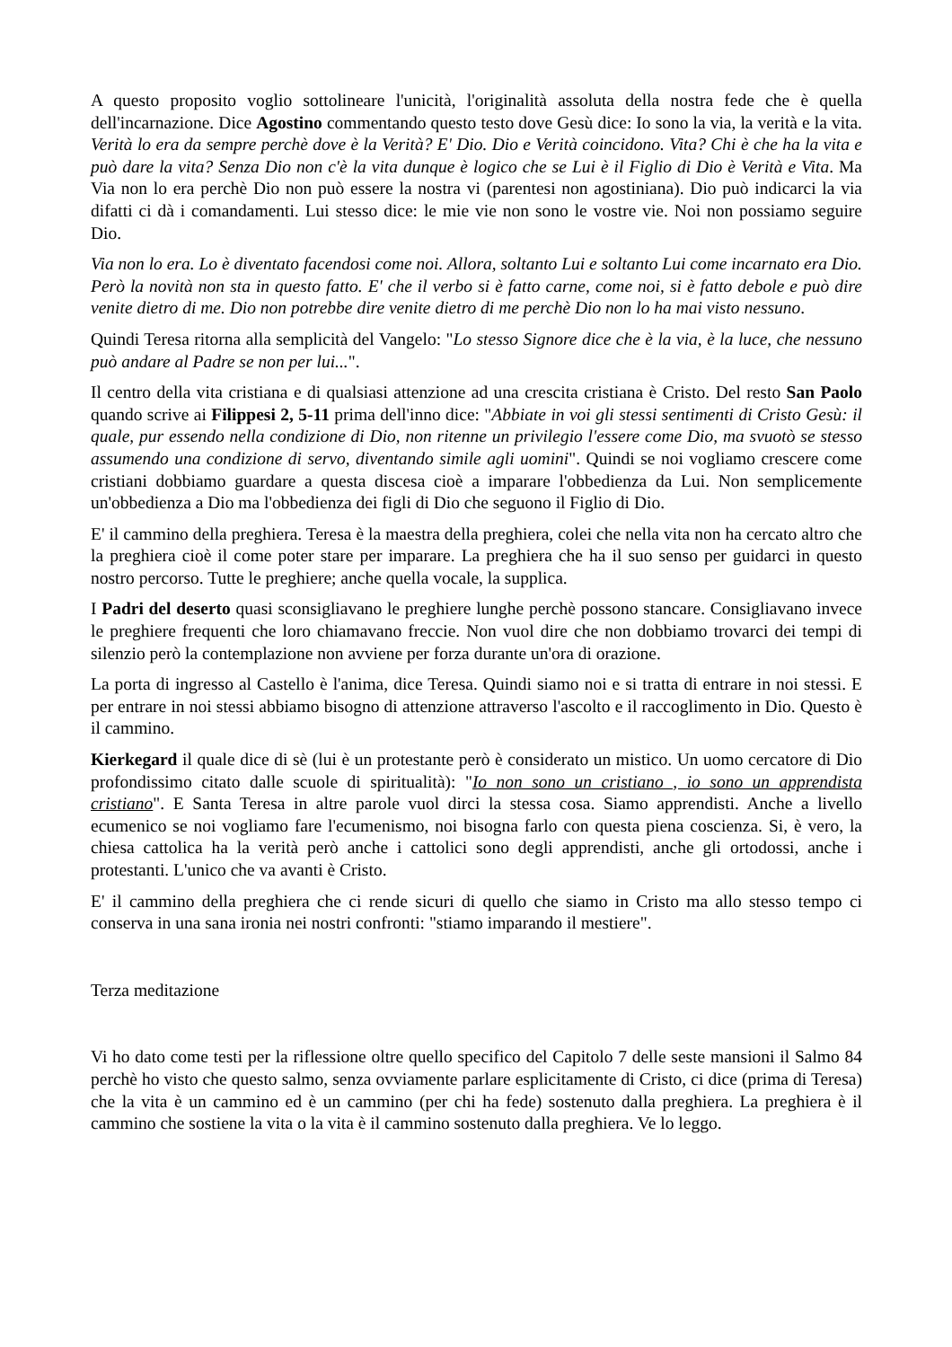A questo proposito voglio sottolineare l'unicità, l'originalità assoluta della nostra fede che è quella dell'incarnazione. Dice Agostino commentando questo testo dove Gesù dice: Io sono la via, la verità e la vita. Verità lo era da sempre perchè dove è la Verità? E' Dio. Dio e Verità coincidono. Vita? Chi è che ha la vita e può dare la vita? Senza Dio non c'è la vita dunque è logico che se Lui è il Figlio di Dio è Verità e Vita. Ma Via non lo era perchè Dio non può essere la nostra vi (parentesi non agostiniana). Dio può indicarci la via difatti ci dà i comandamenti. Lui stesso dice: le mie vie non sono le vostre vie. Noi non possiamo seguire Dio.
Via non lo era. Lo è diventato facendosi come noi. Allora, soltanto Lui e soltanto Lui come incarnato era Dio. Però la novità non sta in questo fatto. E' che il verbo si è fatto carne, come noi, si è fatto debole e può dire venite dietro di me. Dio non potrebbe dire venite dietro di me perchè Dio non lo ha mai visto nessuno.
Quindi Teresa ritorna alla semplicità del Vangelo: "Lo stesso Signore dice che è la via, è la luce, che nessuno può andare al Padre se non per lui...".
Il centro della vita cristiana e di qualsiasi attenzione ad una crescita cristiana è Cristo. Del resto San Paolo quando scrive ai Filippesi 2, 5-11 prima dell'inno dice: "Abbiate in voi gli stessi sentimenti di Cristo Gesù: il quale, pur essendo nella condizione di Dio, non ritenne un privilegio l'essere come Dio, ma svuotò se stesso assumendo una condizione di servo, diventando simile agli uomini". Quindi se noi vogliamo crescere come cristiani dobbiamo guardare a questa discesa cioè a imparare l'obbedienza da Lui. Non semplicemente un'obbedienza a Dio ma l'obbedienza dei figli di Dio che seguono il Figlio di Dio.
E' il cammino della preghiera. Teresa è la maestra della preghiera, colei che nella vita non ha cercato altro che la preghiera cioè il come poter stare per imparare. La preghiera che ha il suo senso per guidarci in questo nostro percorso. Tutte le preghiere; anche quella vocale, la supplica.
I Padri del deserto quasi sconsigliavano le preghiere lunghe perchè possono stancare. Consigliavano invece le preghiere frequenti che loro chiamavano freccie. Non vuol dire che non dobbiamo trovarci dei tempi di silenzio però la contemplazione non avviene per forza durante un'ora di orazione.
La porta di ingresso al Castello è l'anima, dice Teresa. Quindi siamo noi e si tratta di entrare in noi stessi. E per entrare in noi stessi abbiamo bisogno di attenzione attraverso l'ascolto e il raccoglimento in Dio. Questo è il cammino.
Kierkegard il quale dice di sè (lui è un protestante però è considerato un mistico. Un uomo cercatore di Dio profondissimo citato dalle scuole di spiritualità): "Io non sono un cristiano , io sono un apprendista cristiano". E Santa Teresa in altre parole vuol dirci la stessa cosa. Siamo apprendisti. Anche a livello ecumenico se noi vogliamo fare l'ecumenismo, noi bisogna farlo con questa piena coscienza. Si, è vero, la chiesa cattolica ha la verità però anche i cattolici sono degli apprendisti, anche gli ortodossi, anche i protestanti. L'unico che va avanti è Cristo.
E' il cammino della preghiera che ci rende sicuri di quello che siamo in Cristo ma allo stesso tempo ci conserva in una sana ironia nei nostri confronti: "stiamo imparando il mestiere".
Terza meditazione
Vi ho dato come testi per la riflessione oltre quello specifico del Capitolo 7 delle seste mansioni il Salmo 84 perchè ho visto che questo salmo, senza ovviamente parlare esplicitamente di Cristo, ci dice (prima di Teresa) che la vita è un cammino ed è un cammino (per chi ha fede) sostenuto dalla preghiera. La preghiera è il cammino che sostiene la vita o la vita è il cammino sostenuto dalla preghiera. Ve lo leggo.